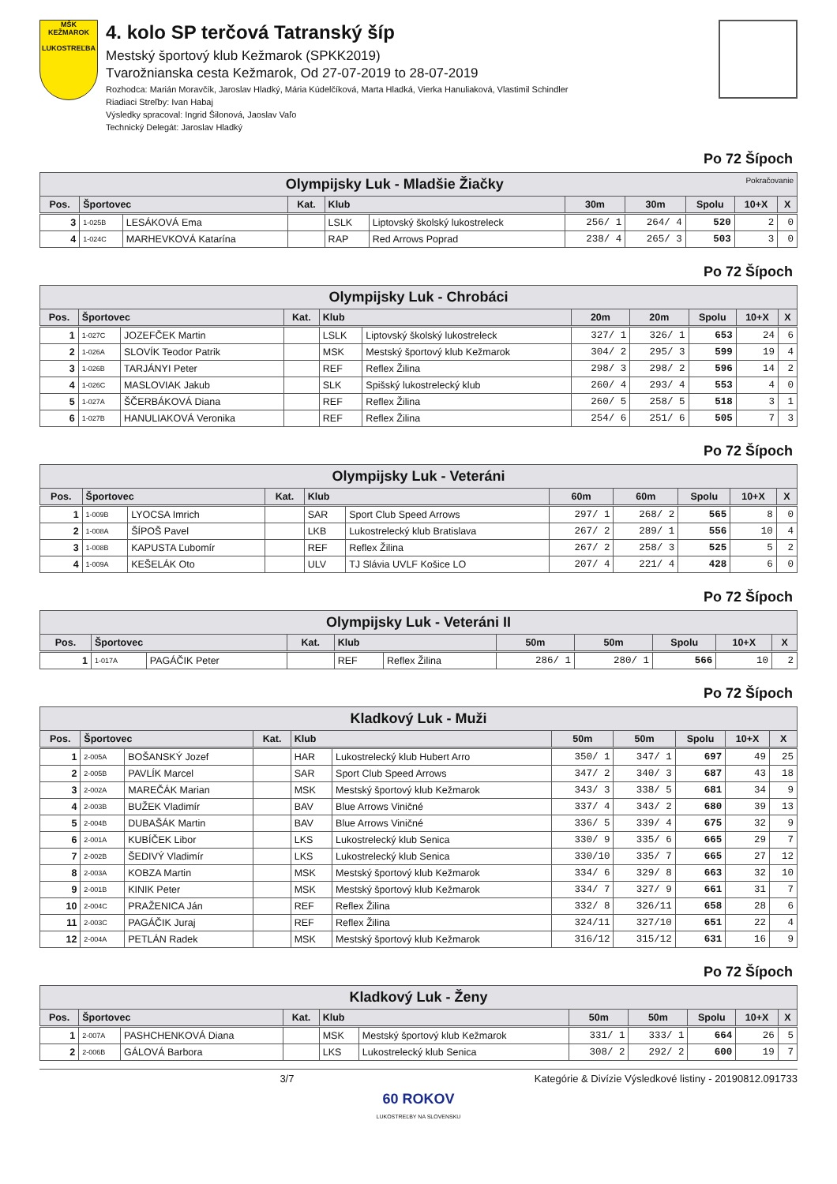MŠK KEŽMAROK
LUKOSTREĽBA
4. kolo SP terčová Tatranský šíp
Mestský športový klub Kežmarok (SPKK2019)
Tvarožnianska cesta Kežmarok, Od 27-07-2019 to 28-07-2019
Rozhodca: Marián Moravčík, Jaroslav Hladký, Mária Kúdelčíková, Marta Hladká, Vierka Hanuliaková, Vlastimil Schindler
Riadiaci Streľby: Ivan Habaj
Výsledky spracoval: Ingrid Šilonová, Jaoslav Vaľo
Technický Delegát: Jaroslav Hladký
Po 72 Šípoch
| Olympijsky Luk - Mladšie Žiačky Pokračovanie | | | | | | | | | | |
| --- | --- | --- | --- | --- | --- | --- | --- | --- | --- | --- |
| Pos. | Športovec | | Kat. | Klub | | 30m | 30m | Spolu | 10+X | X |
| 3 | 1-025B | LESÁKOVÁ Ema | | LSLK | Liptovský školský lukostreleck | 256/ 1 | 264/ 4 | 520 | 2 | 0 |
| 4 | 1-024C | MARHEVKOVÁ Katarína | | RAP | Red Arrows Poprad | 238/ 4 | 265/ 3 | 503 | 3 | 0 |
Po 72 Šípoch
| Olympijsky Luk - Chrobáci | | | | | | | | | | |
| --- | --- | --- | --- | --- | --- | --- | --- | --- | --- | --- |
| Pos. | Športovec | | Kat. | Klub | | 20m | 20m | Spolu | 10+X | X |
| 1 | 1-027C | JOZEFČEK Martin | | LSLK | Liptovský školský lukostreleck | 327/ 1 | 326/ 1 | 653 | 24 | 6 |
| 2 | 1-026A | SLOVÍK Teodor Patrik | | MSK | Mestský športový klub Kežmarok | 304/ 2 | 295/ 3 | 599 | 19 | 4 |
| 3 | 1-026B | TARJÁNYI Peter | | REF | Reflex Žilina | 298/ 3 | 298/ 2 | 596 | 14 | 2 |
| 4 | 1-026C | MASLOVIAK Jakub | | SLK | Spišský lukostrelecký klub | 260/ 4 | 293/ 4 | 553 | 4 | 0 |
| 5 | 1-027A | ŠČERBÁKOVÁ Diana | | REF | Reflex Žilina | 260/ 5 | 258/ 5 | 518 | 3 | 1 |
| 6 | 1-027B | HANULIAKOVÁ Veronika | | REF | Reflex Žilina | 254/ 6 | 251/ 6 | 505 | 7 | 3 |
Po 72 Šípoch
| Olympijsky Luk - Veteráni | | | | | | | | | | |
| --- | --- | --- | --- | --- | --- | --- | --- | --- | --- | --- |
| Pos. | Športovec | | Kat. | Klub | | 60m | 60m | Spolu | 10+X | X |
| 1 | 1-009B | LYOCSA Imrich | | SAR | Sport Club Speed Arrows | 297/ 1 | 268/ 2 | 565 | 8 | 0 |
| 2 | 1-008A | ŠÍPOŠ Pavel | | LKB | Lukostrelecký klub Bratislava | 267/ 2 | 289/ 1 | 556 | 10 | 4 |
| 3 | 1-008B | KAPUSTA Ľubomír | | REF | Reflex Žilina | 267/ 2 | 258/ 3 | 525 | 5 | 2 |
| 4 | 1-009A | KEŠELÁK Oto | | ULV | TJ Slávia UVLF Košice LO | 207/ 4 | 221/ 4 | 428 | 6 | 0 |
Po 72 Šípoch
| Olympijsky Luk - Veteráni II | | | | | | | | | | |
| --- | --- | --- | --- | --- | --- | --- | --- | --- | --- | --- |
| Pos. | Športovec | | Kat. | Klub | | 50m | 50m | Spolu | 10+X | X |
| 1 | 1-017A | PAGÁČIK Peter | | REF | Reflex Žilina | 286/ 1 | 280/ 1 | 566 | 10 | 2 |
Po 72 Šípoch
| Kladkový Luk - Muži | | | | | | | | | | |
| --- | --- | --- | --- | --- | --- | --- | --- | --- | --- | --- |
| Pos. | Športovec | | Kat. | Klub | | 50m | 50m | Spolu | 10+X | X |
| 1 | 2-005A | BOŠANSKÝ Jozef | | HAR | Lukostrelecký klub Hubert Arro | 350/ 1 | 347/ 1 | 697 | 49 | 25 |
| 2 | 2-005B | PAVLÍK Marcel | | SAR | Sport Club Speed Arrows | 347/ 2 | 340/ 3 | 687 | 43 | 18 |
| 3 | 2-002A | MAREČÁK Marian | | MSK | Mestský športový klub Kežmarok | 343/ 3 | 338/ 5 | 681 | 34 | 9 |
| 4 | 2-003B | BUŽEK Vladimír | | BAV | Blue Arrows Viničné | 337/ 4 | 343/ 2 | 680 | 39 | 13 |
| 5 | 2-004B | DUBAŠÁK Martin | | BAV | Blue Arrows Viničné | 336/ 5 | 339/ 4 | 675 | 32 | 9 |
| 6 | 2-001A | KUBÍČEK Libor | | LKS | Lukostrelecký klub Senica | 330/ 9 | 335/ 6 | 665 | 29 | 7 |
| 7 | 2-002B | ŠEDIVÝ Vladimír | | LKS | Lukostrelecký klub Senica | 330/10 | 335/ 7 | 665 | 27 | 12 |
| 8 | 2-003A | KOBZA Martin | | MSK | Mestský športový klub Kežmarok | 334/ 6 | 329/ 8 | 663 | 32 | 10 |
| 9 | 2-001B | KINIK Peter | | MSK | Mestský športový klub Kežmarok | 334/ 7 | 327/ 9 | 661 | 31 | 7 |
| 10 | 2-004C | PRAŽENICA Ján | | REF | Reflex Žilina | 332/ 8 | 326/11 | 658 | 28 | 6 |
| 11 | 2-003C | PAGÁČIK Juraj | | REF | Reflex Žilina | 324/11 | 327/10 | 651 | 22 | 4 |
| 12 | 2-004A | PETLÁN Radek | | MSK | Mestský športový klub Kežmarok | 316/12 | 315/12 | 631 | 16 | 9 |
Po 72 Šípoch
| Kladkový Luk - Ženy | | | | | | | | | | |
| --- | --- | --- | --- | --- | --- | --- | --- | --- | --- | --- |
| Pos. | Športovec | | Kat. | Klub | | 50m | 50m | Spolu | 10+X | X |
| 1 | 2-007A | PASHCHENKOVÁ Diana | | MSK | Mestský športový klub Kežmarok | 331/ 1 | 333/ 1 | 664 | 26 | 5 |
| 2 | 2-006B | GÁLOVÁ Barbora | | LKS | Lukostrelecký klub Senica | 308/ 2 | 292/ 2 | 600 | 19 | 7 |
3/7 Kategórie & Divízie Výsledkové listiny - 20190812.091733
60 ROKOV
LUKOSTREĽBY NA SLOVENSKU